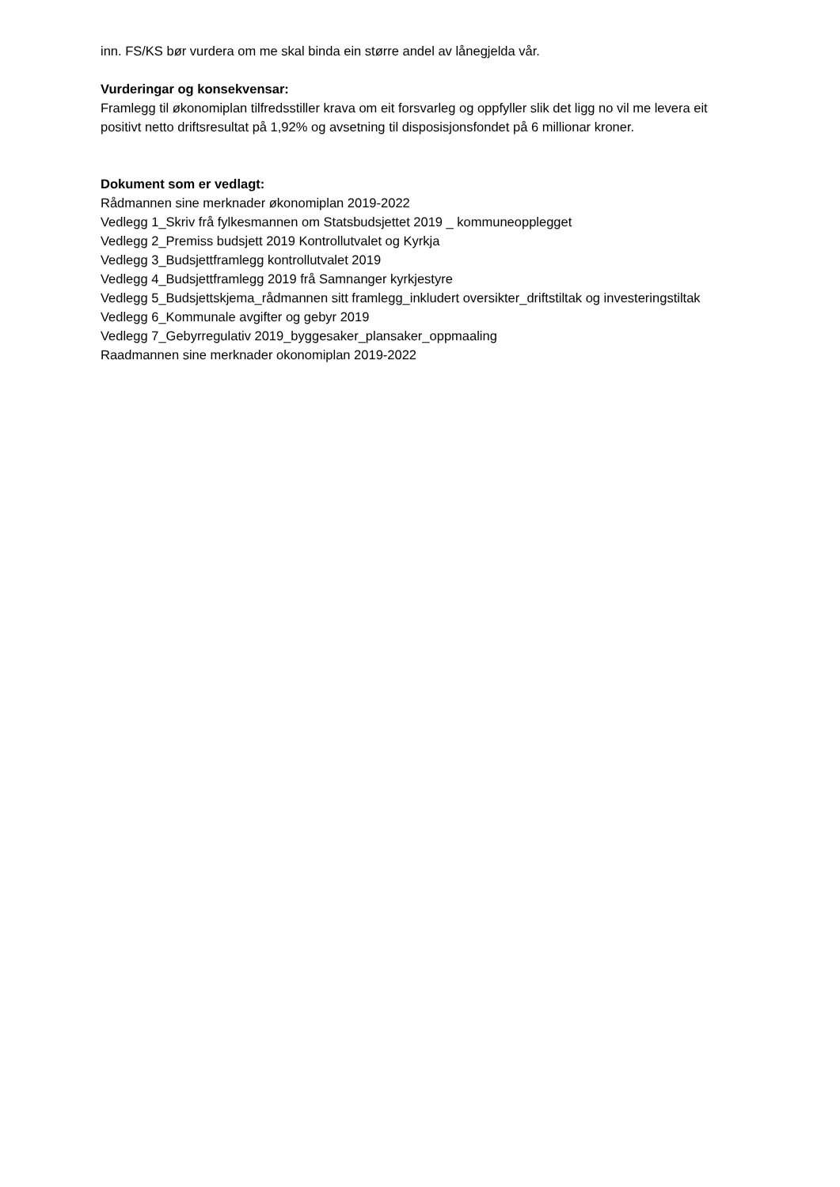inn. FS/KS bør vurdera om me skal binda ein større andel av lånegjelda vår.
Vurderingar og konsekvensar:
Framlegg til økonomiplan tilfredsstiller krava om eit forsvarleg og oppfyller slik det ligg no vil me levera eit positivt netto driftsresultat på 1,92% og avsetning til disposisjonsfondet på 6 millionar kroner.
Dokument som er vedlagt:
Rådmannen sine merknader økonomiplan 2019-2022
Vedlegg 1_Skriv frå fylkesmannen om Statsbudsjettet 2019 _ kommuneopplegget
Vedlegg 2_Premiss budsjett 2019 Kontrollutvalet og Kyrkja
Vedlegg 3_Budsjettframlegg kontrollutvalet 2019
Vedlegg 4_Budsjettframlegg 2019 frå Samnanger kyrkjestyre
Vedlegg 5_Budsjettskjema_rådmannen sitt framlegg_inkludert oversikter_driftstiltak og investeringstiltak
Vedlegg 6_Kommunale avgifter og gebyr 2019
Vedlegg 7_Gebyrregulativ 2019_byggesaker_plansaker_oppmaaling
Raadmannen sine merknader okonomiplan 2019-2022